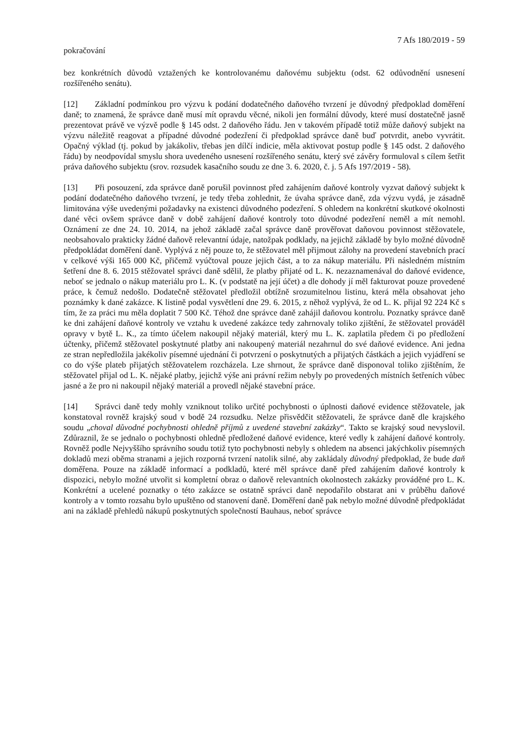7 Afs 180/2019 - 59
pokračování
bez konkrétních důvodů vztažených ke kontrolovanému daňovému subjektu (odst. 62 odůvodnění usnesení rozšířeného senátu).
[12] Základní podmínkou pro výzvu k podání dodatečného daňového tvrzení je důvodný předpoklad doměření daně; to znamená, že správce daně musí mít opravdu věcné, nikoli jen formální důvody, které musí dostatečně jasně prezentovat právě ve výzvě podle § 145 odst. 2 daňového řádu. Jen v takovém případě totiž může daňový subjekt na výzvu náležitě reagovat a případné důvodné podezření či předpoklad správce daně buď potvrdit, anebo vyvrátit. Opačný výklad (tj. pokud by jakákoliv, třebas jen dílčí indicie, měla aktivovat postup podle § 145 odst. 2 daňového řádu) by neodpovídal smyslu shora uvedeného usnesení rozšířeného senátu, který své závěry formuloval s cílem šetřit práva daňového subjektu (srov. rozsudek kasačního soudu ze dne 3. 6. 2020, č. j. 5 Afs 197/2019 - 58).
[13] Při posouzení, zda správce daně porušil povinnost před zahájením daňové kontroly vyzvat daňový subjekt k podání dodatečného daňového tvrzení, je tedy třeba zohlednit, že úvaha správce daně, zda výzvu vydá, je zásadně limitována výše uvedenými požadavky na existenci důvodného podezření. S ohledem na konkrétní skutkové okolnosti dané věci ovšem správce daně v době zahájení daňové kontroly toto důvodné podezření neměl a mít nemohl. Oznámení ze dne 24. 10. 2014, na jehož základě začal správce daně prověřovat daňovou povinnost stěžovatele, neobsahovalo prakticky žádné daňově relevantní údaje, natožpak podklady, na jejichž základě by bylo možné důvodně předpokládat doměření daně. Vyplývá z něj pouze to, že stěžovatel měl přijmout zálohy na provedení stavebních prací v celkové výši 165 000 Kč, přičemž vyúčtoval pouze jejich část, a to za nákup materiálu. Při následném místním šetření dne 8. 6. 2015 stěžovatel správci daně sdělil, že platby přijaté od L. K. nezaznamenával do daňové evidence, neboť se jednalo o nákup materiálu pro L. K. (v podstatě na její účet) a dle dohody jí měl fakturovat pouze provedené práce, k čemuž nedošlo. Dodatečně stěžovatel předložil obtížně srozumitelnou listinu, která měla obsahovat jeho poznámky k dané zakázce. K listině podal vysvětlení dne 29. 6. 2015, z něhož vyplývá, že od L. K. přijal 92 224 Kč s tím, že za práci mu měla doplatit 7 500 Kč. Téhož dne správce daně zahájil daňovou kontrolu. Poznatky správce daně ke dni zahájení daňové kontroly ve vztahu k uvedené zakázce tedy zahrnovaly toliko zjištění, že stěžovatel prováděl opravy v bytě L. K., za tímto účelem nakoupil nějaký materiál, který mu L. K. zaplatila předem či po předložení účtenky, přičemž stěžovatel poskytnuté platby ani nakoupený materiál nezahrnul do své daňové evidence. Ani jedna ze stran nepředložila jakékoliv písemné ujednání či potvrzení o poskytnutých a přijatých částkách a jejich vyjádření se co do výše plateb přijatých stěžovatelem rozcházela. Lze shrnout, že správce daně disponoval toliko zjištěním, že stěžovatel přijal od L. K. nějaké platby, jejichž výše ani právní režim nebyly po provedených místních šetřeních vůbec jasné a že pro ni nakoupil nějaký materiál a provedl nějaké stavební práce.
[14] Správci daně tedy mohly vzniknout toliko určité pochybnosti o úplnosti daňové evidence stěžovatele, jak konstatoval rovněž krajský soud v bodě 24 rozsudku. Nelze přisvědčit stěžovateli, že správce daně dle krajského soudu „choval důvodné pochybnosti ohledně příjmů z uvedené stavební zakázky“. Takto se krajský soud nevyslovil. Zdůraznil, že se jednalo o pochybnosti ohledně předložené daňové evidence, které vedly k zahájení daňové kontroly. Rovněž podle Nejvyššího správního soudu totiž tyto pochybnosti nebyly s ohledem na absenci jakýchkoliv písemných dokladů mezi oběma stranami a jejich rozporná tvrzení natolik silné, aby zakládaly důvodný předpoklad, že bude daň doměřena. Pouze na základě informací a podkladů, které měl správce daně před zahájením daňové kontroly k dispozici, nebylo možné utvořit si kompletní obraz o daňově relevantních okolnostech zakázky prováděné pro L. K. Konkrétní a ucelené poznatky o této zakázce se ostatně správci daně nepodařilo obstarat ani v průběhu daňové kontroly a v tomto rozsahu bylo upuštěno od stanovení daně. Doměření daně pak nebylo možné důvodně předpokládat ani na základě přehledů nákupů poskytnutých společností Bauhaus, neboť správce